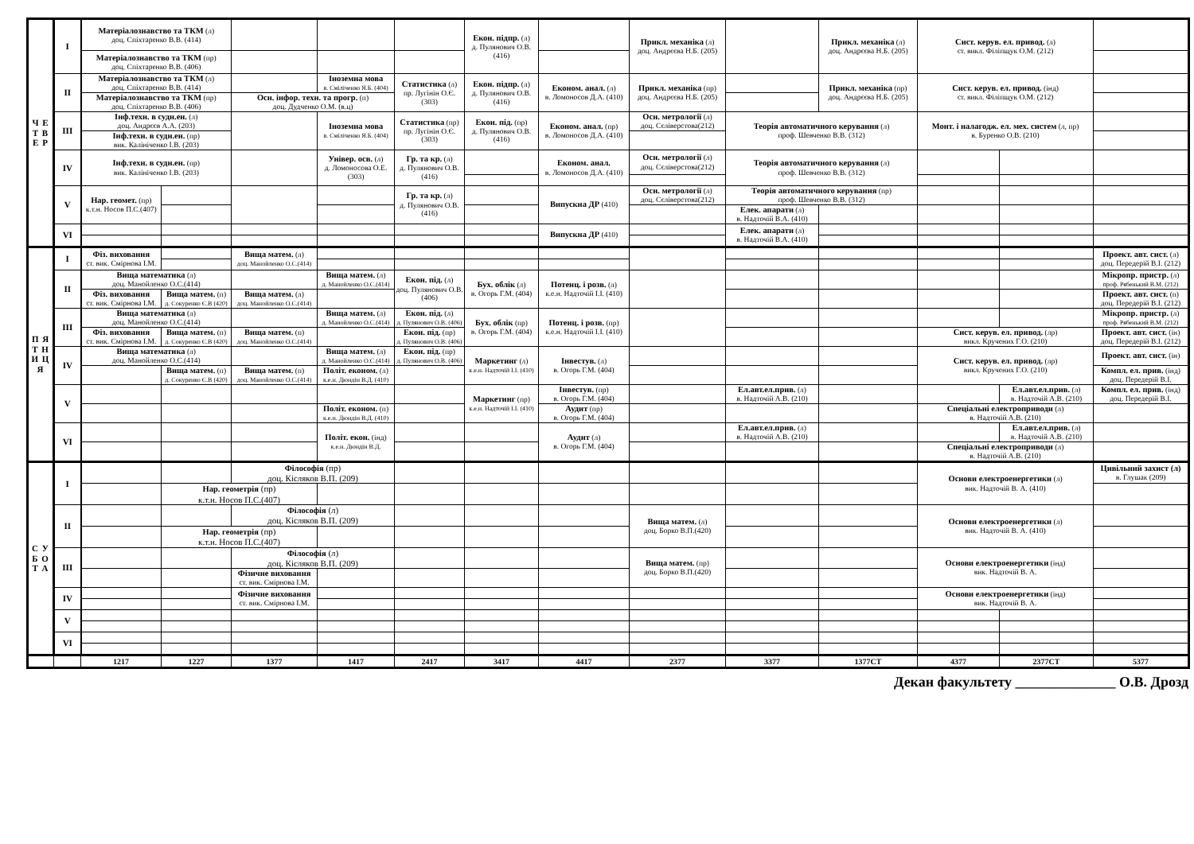| Ч Е Т В Е Р | I | Матеріалознавство та ТКМ (л) доц. Спіхтаренко В.В. (414) | | | | | Екон. підпр. (л) д. Пулянович О.В. (416) | | Прикл. механіка (л) доц. Андрєєва Н.Б. (205) | | Прикл. механіка (л) доц. Андрєєва Н.Б. (205) | Сист. керув. ел. привод. (л) ст. викл. Філіпщук О.М. (212) | | |
| | | Матеріалознавство та ТКМ (пр) доц. Спіхтаренко В.В. (406) | | | | | | | | | | | | |
| | II | Матеріалознавство та ТКМ (л) доц. Спіхтаренко В.В. (414) | | | Іноземна мова в. Сміліченко Я.Б. (404) | Статистика (л) пр. Лугінін О.Є. (303) | Екон. підпр. (л) д. Пулянович О.В. (416) | Економ. анал. (л) в. Ломоносов Д.А. (410) | Прикл. механіка (пр) доц. Андрєєва Н.Б. (205) | | Прикл. механіка (пр) доц. Андрєєва Н.Б. (205) | Сист. керув. ел. привод. (інд) ст. викл. Філіпщук О.М. (212) | | |
| | | Матеріалознавство та ТКМ (пр) доц. Спіхтаренко В.В. (406) | | Осн. інфор. техн. та прогр. (п) доц. Дудченко О.М. (в.ц) | | | | | | | | | | |
| | III | Інф.техн. в судн.ен. (л) доц. Андрєєв А.А. (203) | | | Іноземна мова в. Сміліченко Я.Б. (404) | Статистика (пр) пр. Лугінін О.Є. (303) | Екон. під. (пр) д. Пулянович О.В. (416) | Економ. анал. (пр) в. Ломоносов Д.А. (410) | Осн. метрології (л) доц. Сєліверстова(212) | Теорія автоматичного керування (л) проф. Шевченко В.В. (312) | | Монт. і налагодж. ел. мех. систем (л, пр) в. Буренко О.В. (210) | | |
| | | Інф.техн. в судн.ен. (пр) вик. Калініченко І.В. (203) | | | | | | | | | | | | |
| | IV | Інф.техн. в судн.ен. (пр) вик. Калініченко І.В. (203) | | | Універ. осв. (л) д. Ломоносова О.Е. (303) | Гр. та кр. (л) д. Пулянович О.В. (416) | | Економ. анал. в. Ломоносов Д.А. (410) | Осн. метрології (л) доц. Сєліверстова(212) | Теорія автоматичного керування (л) проф. Шевченко В.В. (312) | | | | |
| | V | Нар. геомет. (пр) к.т.н. Носов П.С.(407) | | | | Гр. та кр. (л) д. Пулянович О.В. (416) | | Випускна ДР (410) | Осн. метрології (л) доц. Сєліверстова(212) | Теорія автоматичного керування (пр) проф. Шевченко В.В. (312) | | | | |
| | | | | | | | | | | Елек. апарати (л) в. Надточій В.А. (410) | | | | |
| | VI | | | | | | | Випускна ДР (410) | | Елек. апарати (л) в. Надточій В.А. (410) | | | | |
| П Я Т Н И Ц Я | I | Фіз. виховання ст. вик. Смірнова І.М. | | Вища матем. (л) доц. Манойленко О.С.(414) | | | | | | | | | | Проект. авт. сист. (л) доц. Передерій В.І. (212) |
| | II | Вища математика (л) доц. Манойленко О.С.(414) | | | Вища матем. (л) д. Манойленко О.С.(414) | Екон. під. (л) доц. Пулянович О.В. (406) | Бух. облік (л) в. Огорь Г.М. (404) | Потенц. і розв. (л) к.е.н. Надточій І.І. (410) | | | | | | Мікропр. пристр. (л) проф. Рябенький В.М. (212) |
| | | Фіз. виховання ст. вик. Смірнова І.М. | Вища матем. (п) д. Сокуренко Є.В (420) | Вища матем. (л) доц. Манойленко О.С.(414) | | | | | | | | | | Проект. авт. сист. (п) доц. Передерій В.І. (212) |
| | III | Вища математика (л) доц. Манойленко О.С.(414) | | | Вища матем. (л) д. Манойленко О.С.(414) | Екон. під. (л) д. Пулянович О.В. (406) | Бух. облік (пр) в. Огорь Г.М. (404) | Потенц. і розв. (пр) к.е.н. Надточій І.І. (410) | | | | | | Мікропр. пристр. (л) проф. Рябенький В.М. (212) |
| | | Фіз. виховання ст. вик. Смірнова І.М. | Вища матем. (п) д. Сокуренко Є.В (420) | Вища матем. (п) доц. Манойленко О.С.(414) | | Екон. під. (пр) д. Пулянович О.В. (406) | | | | | | Сист. керув. ел. привод. (лр) викл. Кручених Г.О. (210) | | Проект. авт. сист. (ін) доц. Передерій В.І. (212) |
| | IV | Вища математика (л) доц. Манойленко О.С.(414) | | | Вища матем. (л) д. Манойленко О.С.(414) | Екон. під. (пр) д. Пулянович О.В. (406) | Маркетинг (л) к.е.н. Надточій І.І. (410) | Інвестув. (л) в. Огорь Г.М. (404) | | | | Сист. керув. ел. привод. (лр) викл. Кручених Г.О. (210) | | Проект. авт. сист. (ін) |
| | | | Вища матем. (п) д. Сокуренко Є.В (420) | Вища матем. (п) доц. Манойленко О.С.(414) | Політ. економ. (л) к.е.н. Дюндін В.Д. (410) | | | | | | | | | Компл. ел. прив. (інд) доц. Передерій В.І. |
| | V | | | | | | Маркетинг (пр) к.е.н. Надточій І.І. (410) | Інвестув. (пр) в. Огорь Г.М. (404) | | Ел.авт.ел.прив. (л) в. Надточій А.В. (210) | | | Ел.авт.ел.прив. (л) в. Надточій А.В. (210) | Компл. ел. прив. (інд) доц. Передерій В.І. |
| | | | | | Політ. економ. (п) к.е.н. Дюндін В.Д. (410) | | | Аудит (пр) в. Огорь Г.М. (404) | | | | Спеціальні електроприводи (л) в. Надточій А.В. (210) | | |
| | VI | | | | Політ. екон. (інд) к.е.н. Дюндін В.Д. | | | Аудит (л) в. Огорь Г.М. (404) | | Ел.авт.ел.прив. (л) в. Надточій А.В. (210) | | | Ел.авт.ел.прив. (л) в. Надточій А.В. (210) | |
| | | | | | | | | | | | | Спеціальні електроприводи (л) в. Надточій А.В. (210) | | |
| С У Б О Т А | I | | | Філософія (пр) доц. Кісляков В.П. (209) | | | | | | | | Основи електроенергетики (л) вик. Надточій В. А. (410) | | Цивільний захист (л) в. Глушак (209) |
| | | | Нар. геометрія (пр) к.т.н. Носов П.С.(407) | | | | | | | | | | | |
| | II | | | Філософія (л) доц. Кісляков В.П. (209) | | | | | Вища матем. (л) доц. Борко В.П.(420) | | | Основи електроенергетики (л) вик. Надточій В. А. (410) | | |
| | | | Нар. геометрія (пр) к.т.н. Носов П.С.(407) | | | | | | | | | | | |
| | III | | | Філософія (л) доц. Кісляков В.П. (209) | | | | | Вища матем. (пр) доц. Борко В.П.(420) | | | Основи електроенергетики (інд) вик. Надточій В. А. | | |
| | | | | Фізичне виховання ст. вик. Смірнова І.М. | | | | | | | | | | |
| | IV | | | Фізичне виховання ст. вик. Смірнова І.М. | | | | | | | | Основи електроенергетики (інд) вик. Надточій В. А. | | |
| | V | | | | | | | | | | | | | |
| | VI | | | | | | | | | | | | | |
| | | 1217 | 1227 | 1377 | 1417 | 2417 | 3417 | 4417 | 2377 | 3377 | 1377СТ | 4377 | 2377СТ | 5377 |
Декан факультету ______________ О.В. Дрозд